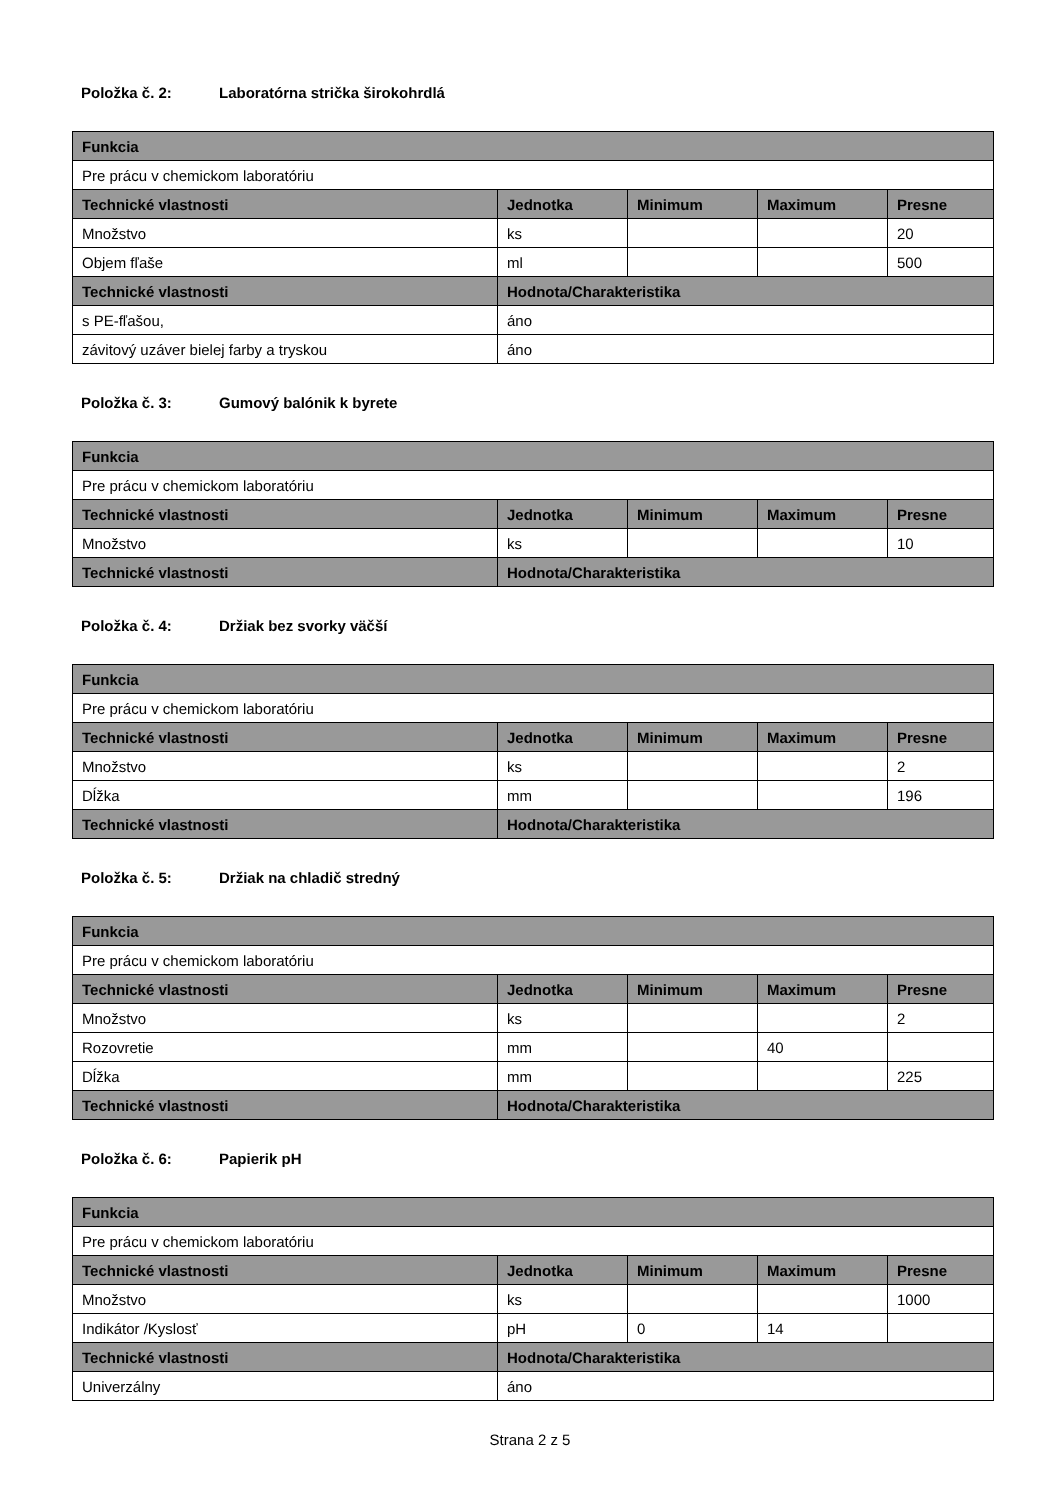Položka č. 2: Laboratórna strička širokohrdlá
| Funkcia | | | | |
| --- | --- | --- | --- | --- |
| Pre prácu v chemickom laboratóriu | | | | |
| Technické vlastnosti | Jednotka | Minimum | Maximum | Presne |
| Množstvo | ks | | | 20 |
| Objem fľaše | ml | | | 500 |
| Technické vlastnosti | Hodnota/Charakteristika | | | |
| s PE-fľašou, | áno | | | |
| závitový uzáver bielej farby a tryskou | áno | | | |
Položka č. 3: Gumový balónik k byrete
| Funkcia | | | | |
| --- | --- | --- | --- | --- |
| Pre prácu v chemickom laboratóriu | | | | |
| Technické vlastnosti | Jednotka | Minimum | Maximum | Presne |
| Množstvo | ks | | | 10 |
| Technické vlastnosti | Hodnota/Charakteristika | | | |
Položka č. 4: Držiak bez svorky väčší
| Funkcia | | | | |
| --- | --- | --- | --- | --- |
| Pre prácu v chemickom laboratóriu | | | | |
| Technické vlastnosti | Jednotka | Minimum | Maximum | Presne |
| Množstvo | ks | | | 2 |
| Dĺžka | mm | | | 196 |
| Technické vlastnosti | Hodnota/Charakteristika | | | |
Položka č. 5: Držiak na chladič stredný
| Funkcia | | | | |
| --- | --- | --- | --- | --- |
| Pre prácu v chemickom laboratóriu | | | | |
| Technické vlastnosti | Jednotka | Minimum | Maximum | Presne |
| Množstvo | ks | | | 2 |
| Rozovretie | mm | | 40 | |
| Dĺžka | mm | | | 225 |
| Technické vlastnosti | Hodnota/Charakteristika | | | |
Položka č. 6: Papierik pH
| Funkcia | | | | |
| --- | --- | --- | --- | --- |
| Pre prácu v chemickom laboratóriu | | | | |
| Technické vlastnosti | Jednotka | Minimum | Maximum | Presne |
| Množstvo | ks | | | 1000 |
| Indikátor /Kyslosť | pH | 0 | 14 | |
| Technické vlastnosti | Hodnota/Charakteristika | | | |
| Univerzálny | áno | | | |
Strana 2 z 5